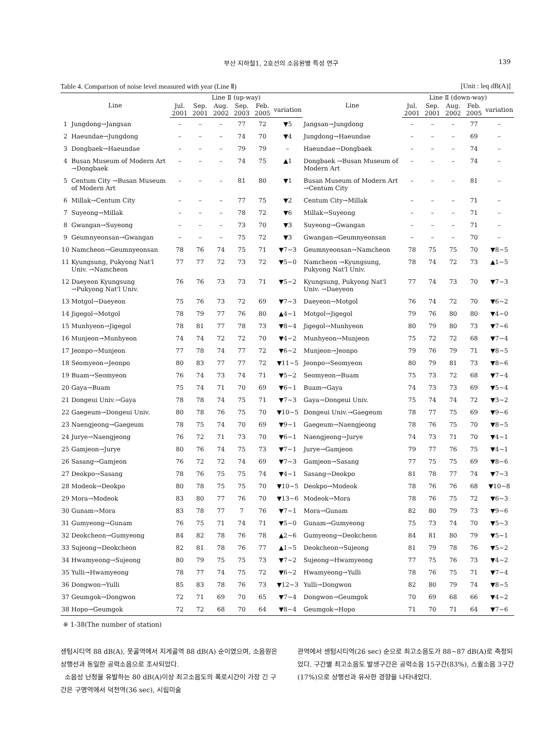부산 지하철1, 2호선의 소음원별 특성 연구 139
Table 4. Comparison of noise level measured with year (Line Ⅱ) [Unit : leq dB(A)]
| Line | | Line Ⅱ (up-way) | | | | | | Line | Line Ⅱ (down-way) | | | | |
| --- | --- | --- | --- | --- | --- | --- | --- | --- | --- | --- | --- | --- | --- |
| | | Jul. 2001 | Sep. 2001 | Aug. 2002 | Sep. 2003 | Feb. 2005 | variation | | Jul. 2001 | Sep. 2001 | Aug. 2002 | Feb. 2005 | variation |
| 1 | Jungdong→Jangsan | – | – | – | 77 | 72 | ▼5 | Jangsan→Jungdong | – | – | – | 77 | – |
| 2 | Haeundae→Jungdong | – | – | – | 74 | 70 | ▼4 | Jungdong→Haeundae | – | – | – | 69 | – |
| 3 | Dongbaek→Haeundae | – | – | – | 79 | 79 | – | Haeundae→Dongbaek | – | – | – | 74 | – |
| 4 | Busan Museum of Modern Art →Dongbaek | – | – | – | 74 | 75 | ▲1 | Dongbaek →Busan Museum of Modern Art | – | – | – | 74 | – |
| 5 | Centum City →Busan Museum of Modern Art | – | – | – | 81 | 80 | ▼1 | Busan Museum of Modern Art →Centum City | – | – | – | 81 | – |
| 6 | Millak→Centum City | – | – | – | 77 | 75 | ▼2 | Centum City→Millak | – | – | – | 71 | – |
| 7 | Suyeong→Millak | – | – | – | 78 | 72 | ▼6 | Millak→Suyeong | – | – | – | 71 | – |
| 8 | Gwangan→Suyeong | – | – | – | 73 | 70 | ▼3 | Suyeong→Gwangan | – | – | – | 71 | – |
| 9 | Geumnyeonsan→Gwangan | – | – | – | 75 | 72 | ▼3 | Gwangan→Geumnyeonsan | – | – | – | 70 | – |
| 10 | Namcheon→Geumnyeonsan | 78 | 76 | 74 | 75 | 71 | ▼7~3 | Geumnyeonsan→Namcheon | 78 | 75 | 75 | 70 | ▼8~5 |
| 11 | Kyungsung, Pukyong Nat'l Univ. →Namcheon | 77 | 77 | 72 | 73 | 72 | ▼5~0 | Namcheon →Kyungsung, Pukyong Nat'l Univ. | 78 | 74 | 72 | 73 | ▲1~5 |
| 12 | Daeyeon Kyungsung →Pukyong Nat'l Univ. | 76 | 76 | 73 | 73 | 71 | ▼5~2 | Kyungsung, Pukyong Nat'l Univ. →Daeyeon | 77 | 74 | 73 | 70 | ▼7~3 |
| 13 | Motgol→Daeyeon | 75 | 76 | 73 | 72 | 69 | ▼7~3 | Daeyeon→Motgol | 76 | 74 | 72 | 70 | ▼6~2 |
| 14 | Jigegol→Motgol | 78 | 79 | 77 | 76 | 80 | ▲4~1 | Motgol→Jigegol | 79 | 76 | 80 | 80 | ▼4~0 |
| 15 | Munhyeon→Jigegol | 78 | 81 | 77 | 78 | 73 | ▼8~4 | Jigegol→Munhyeon | 80 | 79 | 80 | 73 | ▼7~6 |
| 16 | Munjeon→Munhyeon | 74 | 74 | 72 | 72 | 70 | ▼4~2 | Munhyeon→Munjeon | 75 | 72 | 72 | 68 | ▼7~4 |
| 17 | Jeonpo→Munjeon | 77 | 78 | 74 | 77 | 72 | ▼6~2 | Munjeon→Jeonpo | 79 | 76 | 79 | 71 | ▼8~5 |
| 18 | Seomyeon→Jeonpo | 80 | 83 | 77 | 77 | 72 | ▼11~5 | Jeonpo→Seomyeon | 80 | 79 | 81 | 73 | ▼8~6 |
| 19 | Buam→Seomyeon | 76 | 74 | 73 | 74 | 71 | ▼5~2 | Seomyeon→Buam | 75 | 73 | 72 | 68 | ▼7~4 |
| 20 | Gaya→Buam | 75 | 74 | 71 | 70 | 69 | ▼6~1 | Buam→Gaya | 74 | 73 | 73 | 69 | ▼5~4 |
| 21 | Dongeui Univ.→Gaya | 78 | 78 | 74 | 75 | 71 | ▼7~3 | Gaya→Dongeui Univ. | 75 | 74 | 74 | 72 | ▼3~2 |
| 22 | Gaegeum→Dongeui Univ. | 80 | 78 | 76 | 75 | 70 | ▼10~5 | Dongeui Univ.→Gaegeum | 78 | 77 | 75 | 69 | ▼9~6 |
| 23 | Naengjeong→Gaegeum | 78 | 75 | 74 | 70 | 69 | ▼9~1 | Gaegeum→Naengjeong | 78 | 76 | 75 | 70 | ▼8~5 |
| 24 | Jurye→Naengjeong | 76 | 72 | 71 | 73 | 70 | ▼6~1 | Naengjeong→Jurye | 74 | 73 | 71 | 70 | ▼4~1 |
| 25 | Gamjeon→Jurye | 80 | 76 | 74 | 75 | 73 | ▼7~1 | Jurye→Gamjeon | 79 | 77 | 76 | 75 | ▼4~1 |
| 26 | Sasang→Gamjeon | 76 | 72 | 72 | 74 | 69 | ▼7~3 | Gamjeon→Sasang | 77 | 75 | 75 | 69 | ▼8~6 |
| 27 | Deokpo→Sasang | 78 | 76 | 75 | 75 | 74 | ▼4~1 | Sasang→Deokpo | 81 | 78 | 77 | 74 | ▼7~3 |
| 28 | Modeok→Deokpo | 80 | 78 | 75 | 75 | 70 | ▼10~5 | Deokpo→Modeok | 78 | 76 | 76 | 68 | ▼10~8 |
| 29 | Mora→Modeok | 83 | 80 | 77 | 76 | 70 | ▼13~6 | Modeok→Mora | 78 | 76 | 75 | 72 | ▼6~3 |
| 30 | Gunam→Mora | 83 | 78 | 77 | 7 | 76 | ▼7~1 | Mora→Gunam | 82 | 80 | 79 | 73 | ▼9~6 |
| 31 | Gumyeong→Gunam | 76 | 75 | 71 | 74 | 71 | ▼5~0 | Gunam→Gumyeong | 75 | 73 | 74 | 70 | ▼5~3 |
| 32 | Deokcheon→Gumyeong | 84 | 82 | 78 | 76 | 78 | ▲2~6 | Gumyeong→Deokcheon | 84 | 81 | 80 | 79 | ▼5~1 |
| 33 | Sujeong→Deokcheon | 82 | 81 | 78 | 76 | 77 | ▲1~5 | Deokcheon→Sujeong | 81 | 79 | 78 | 76 | ▼5~2 |
| 34 | Hwamyeong→Sujeong | 80 | 79 | 75 | 75 | 73 | ▼7~2 | Sujeong→Hwamyeong | 77 | 75 | 76 | 73 | ▼4~2 |
| 35 | Yulli→Hwamyeong | 78 | 77 | 74 | 75 | 72 | ▼6~2 | Hwamyeong→Yulli | 78 | 76 | 75 | 71 | ▼7~4 |
| 36 | Dongwon→Yulli | 85 | 83 | 78 | 76 | 73 | ▼12~3 | Yulli→Dongwon | 82 | 80 | 79 | 74 | ▼8~5 |
| 37 | Geumgok→Dongwon | 72 | 71 | 69 | 70 | 65 | ▼7~4 | Dongwon→Geumgok | 70 | 69 | 68 | 66 | ▼4~2 |
| 38 | Hopo→Geumgok | 72 | 72 | 68 | 70 | 64 | ▼8~4 | Geumgok→Hopo | 71 | 70 | 71 | 64 | ▼7~6 |
※ 1-38(The number of station)
센텀시티역 88 dB(A), 못골역에서 지게골역 88 dB(A) 순이였으며, 소음원은 상행선과 동일한 공력소음으로 조사되었다.
소음성 난청을 유발하는 80 dB(A)이상 최고소음도의 폭로시간이 가장 긴 구간은 구명역에서 덕천역(36 sec), 시립미술
관역에서 센텀시티역(26 sec) 순으로 최고소음도가 88~87 dB(A)로 측정되었다. 구간별 최고소음도 발생구간은 공력소음 15구간(83%), 스퀼소음 3구간(17%)으로 상행선과 유사한 경향을 나타내었다.